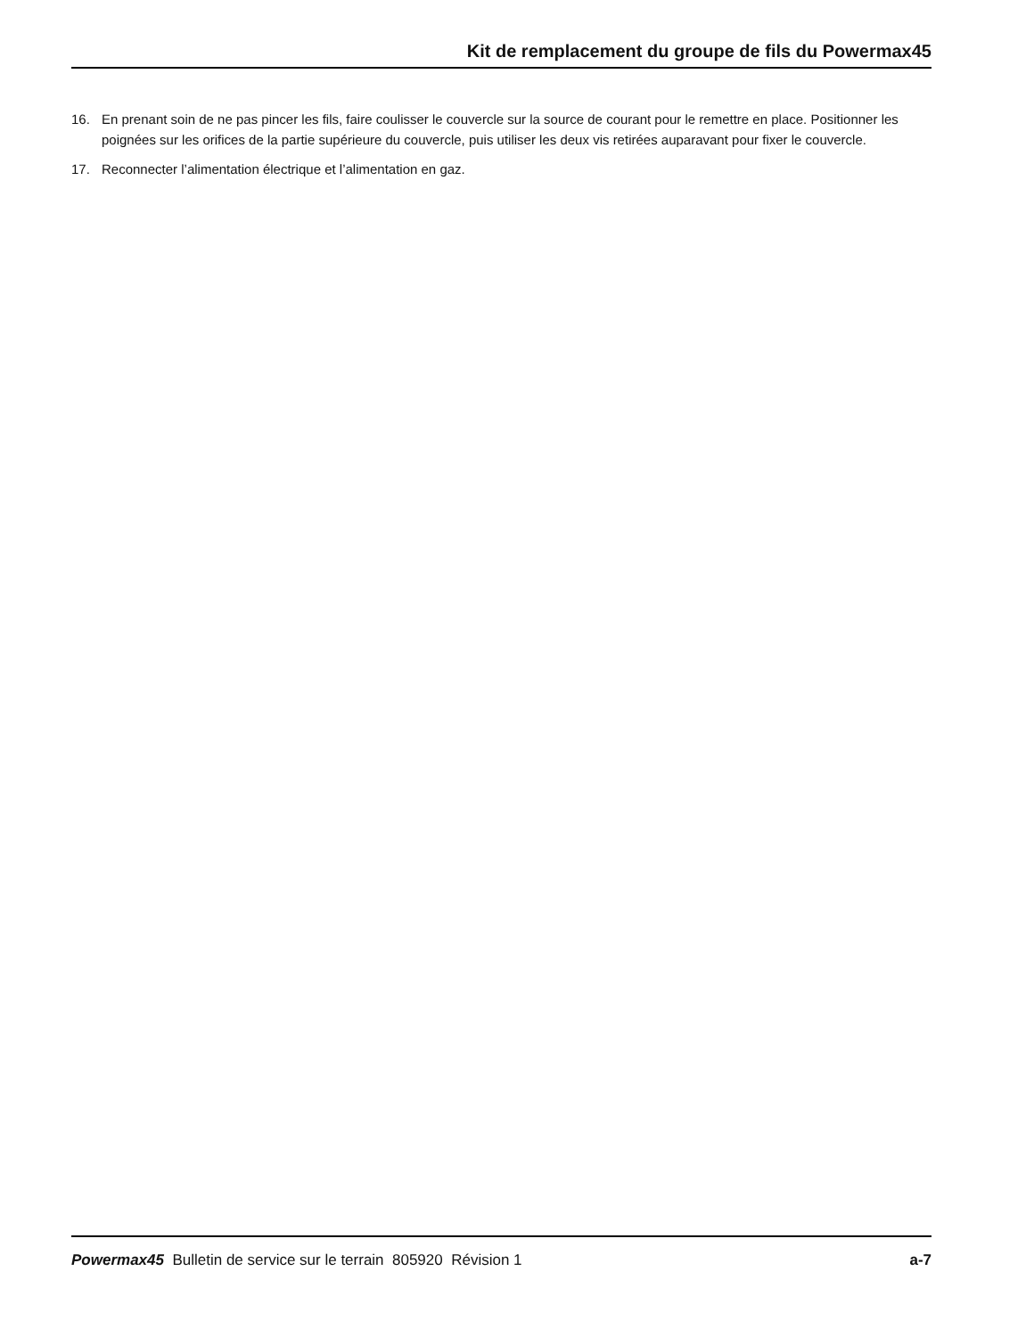Kit de remplacement du groupe de fils du Powermax45
16. En prenant soin de ne pas pincer les fils, faire coulisser le couvercle sur la source de courant pour le remettre en place. Positionner les poignées sur les orifices de la partie supérieure du couvercle, puis utiliser les deux vis retirées auparavant pour fixer le couvercle.
17. Reconnecter l’alimentation électrique et l’alimentation en gaz.
Powermax45 Bulletin de service sur le terrain 805920 Révision 1 a-7